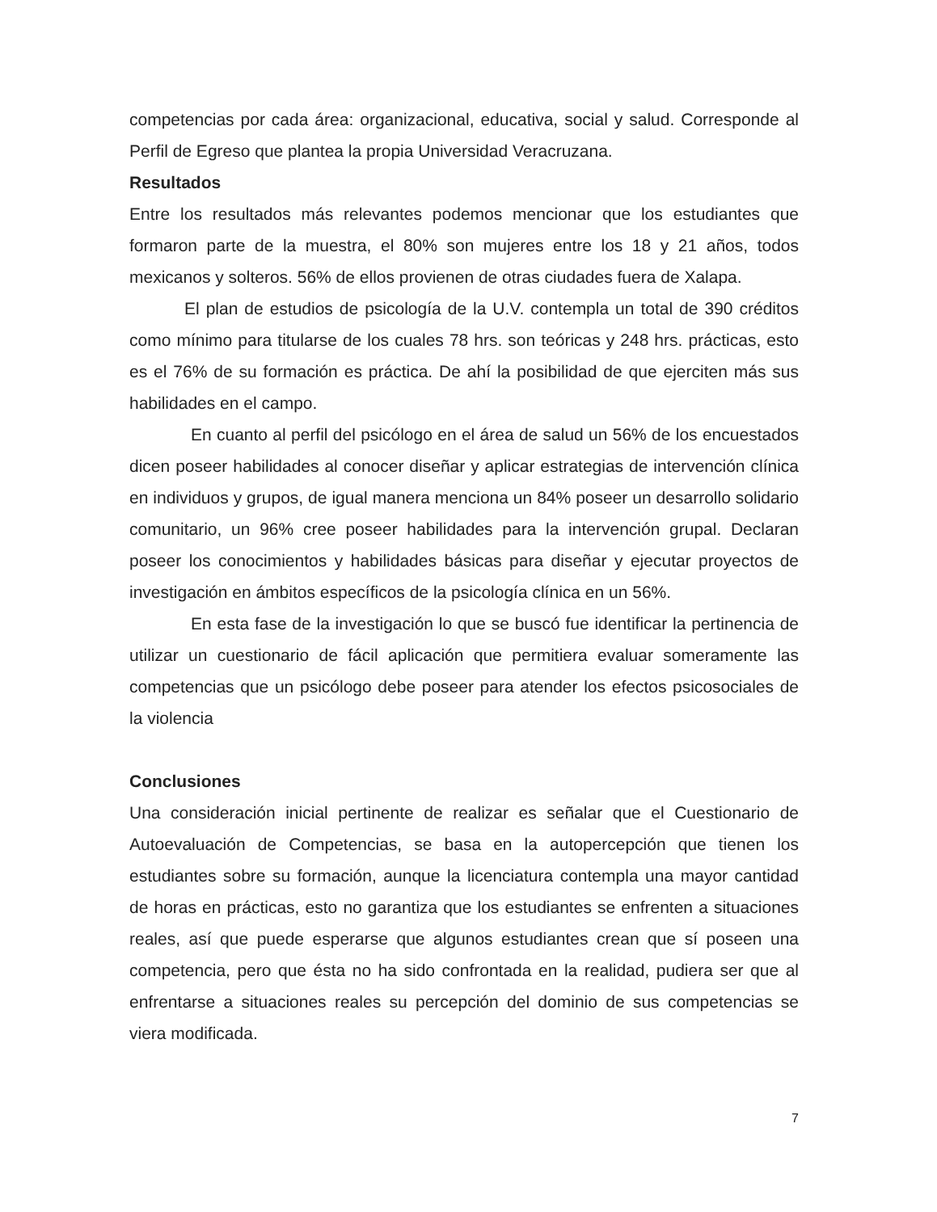competencias por cada área: organizacional, educativa, social y salud. Corresponde al Perfil de Egreso que plantea la propia Universidad Veracruzana.
Resultados
Entre los resultados más relevantes podemos mencionar que los estudiantes que formaron parte de la muestra, el 80% son mujeres entre los 18 y 21 años, todos mexicanos y solteros. 56% de ellos provienen de otras ciudades fuera de Xalapa.
El plan de estudios de psicología de la U.V. contempla un total de 390 créditos como mínimo para titularse de los cuales 78 hrs. son teóricas y 248 hrs. prácticas, esto es el 76% de su formación es práctica. De ahí la posibilidad de que ejerciten más sus habilidades en el campo.
En cuanto al perfil del psicólogo en el área de salud un 56% de los encuestados dicen poseer habilidades al conocer diseñar y aplicar estrategias de intervención clínica en individuos y grupos, de igual manera menciona un 84% poseer un desarrollo solidario comunitario, un 96% cree poseer habilidades para la intervención grupal. Declaran poseer los conocimientos y habilidades básicas para diseñar y ejecutar proyectos de investigación en ámbitos específicos de la psicología clínica en un 56%.
En esta fase de la investigación lo que se buscó fue identificar la pertinencia de utilizar un cuestionario de fácil aplicación que permitiera evaluar someramente las competencias que un psicólogo debe poseer para atender los efectos psicosociales de la violencia
Conclusiones
Una consideración inicial pertinente de realizar es señalar que el Cuestionario de Autoevaluación de Competencias, se basa en la autopercepción que tienen los estudiantes sobre su formación, aunque la licenciatura contempla una mayor cantidad de horas en prácticas, esto no garantiza que los estudiantes se enfrenten a situaciones reales, así que puede esperarse que algunos estudiantes crean que sí poseen una competencia, pero que ésta no ha sido confrontada en la realidad, pudiera ser que al enfrentarse a situaciones reales su percepción del dominio de sus competencias se viera modificada.
7